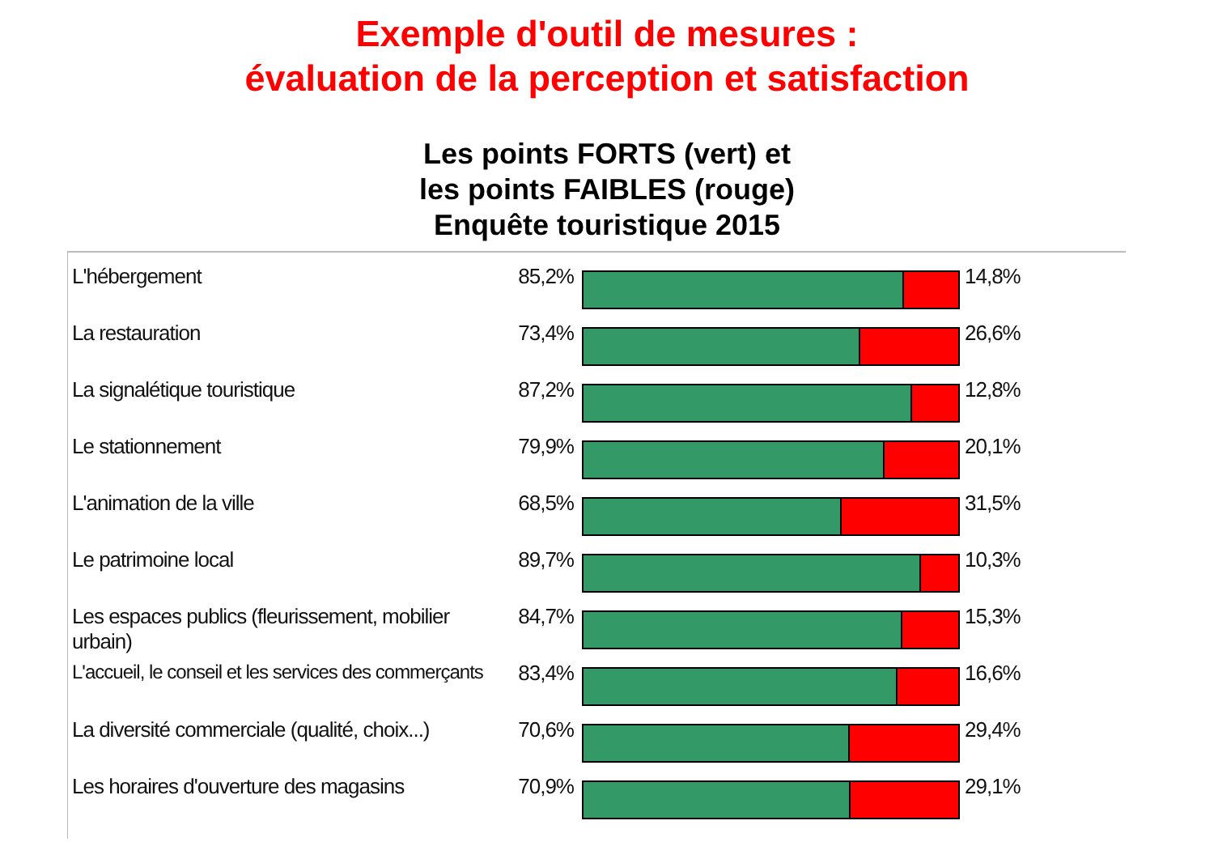Exemple d'outil de mesures :
évaluation de la perception et satisfaction
Les points FORTS (vert) et
les points FAIBLES (rouge)
Enquête touristique 2015
L'hébergement 85,2% 14,8%
La restauration 73,4% 26,6%
La signalétique touristique 87,2% 12,8%
Le stationnement 79,9% 20,1%
L'animation de la ville 68,5% 31,5%
Le patrimoine local 89,7% 10,3%
Les espaces publics (fleurissement, mobilier urbain)
84,7% 15,3%
L'accueil, le conseil et les services des commerçants
83,4% 16,6%
La diversité commerciale (qualité, choix...)
70,6% 29,4%
Les horaires d'ouverture des magasins
70,9% 29,1%